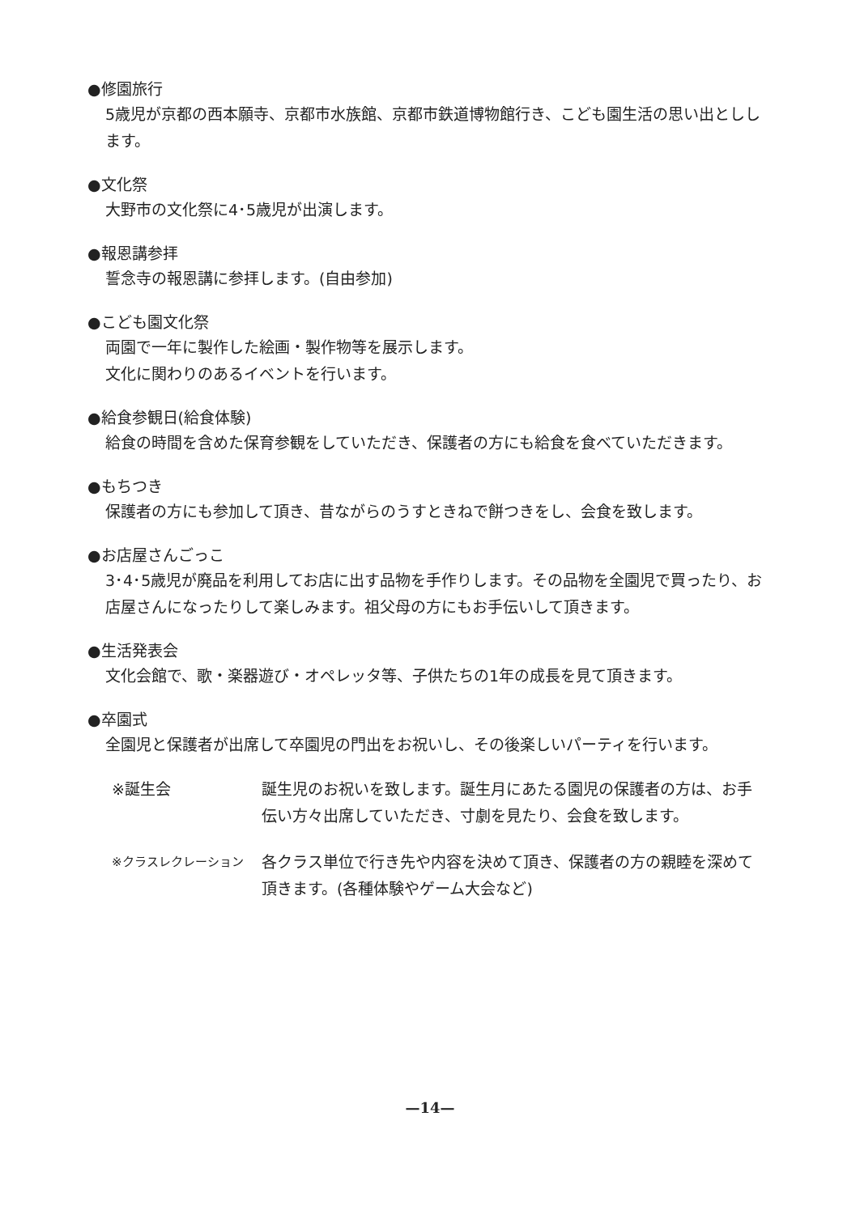●修園旅行
5歳児が京都の西本願寺、京都市水族館、京都市鉄道博物館行き、こども園生活の思い出としします。
●文化祭
大野市の文化祭に4･5歳児が出演します。
●報恩講参拝
誓念寺の報恩講に参拝します。(自由参加)
●こども園文化祭
両園で一年に製作した絵画・製作物等を展示します。
文化に関わりのあるイベントを行います。
●給食参観日(給食体験)
給食の時間を含めた保育参観をしていただき、保護者の方にも給食を食べていただきます。
●もちつき
保護者の方にも参加して頂き、昔ながらのうすときねで餅つきをし、会食を致します。
●お店屋さんごっこ
3･4･5歳児が廃品を利用してお店に出す品物を手作りします。その品物を全園児で買ったり、お店屋さんになったりして楽しみます。祖父母の方にもお手伝いして頂きます。
●生活発表会
文化会館で、歌・楽器遊び・オペレッタ等、子供たちの1年の成長を見て頂きます。
●卒園式
全園児と保護者が出席して卒園児の門出をお祝いし、その後楽しいパーティを行います。
※誕生会 誕生児のお祝いを致します。誕生月にあたる園児の保護者の方は、お手伝い方々出席していただき、寸劇を見たり、会食を致します。
※クラスレクレーション
各クラス単位で行き先や内容を決めて頂き、保護者の方の親睦を深めて頂きます。(各種体験やゲーム大会など)
—14—